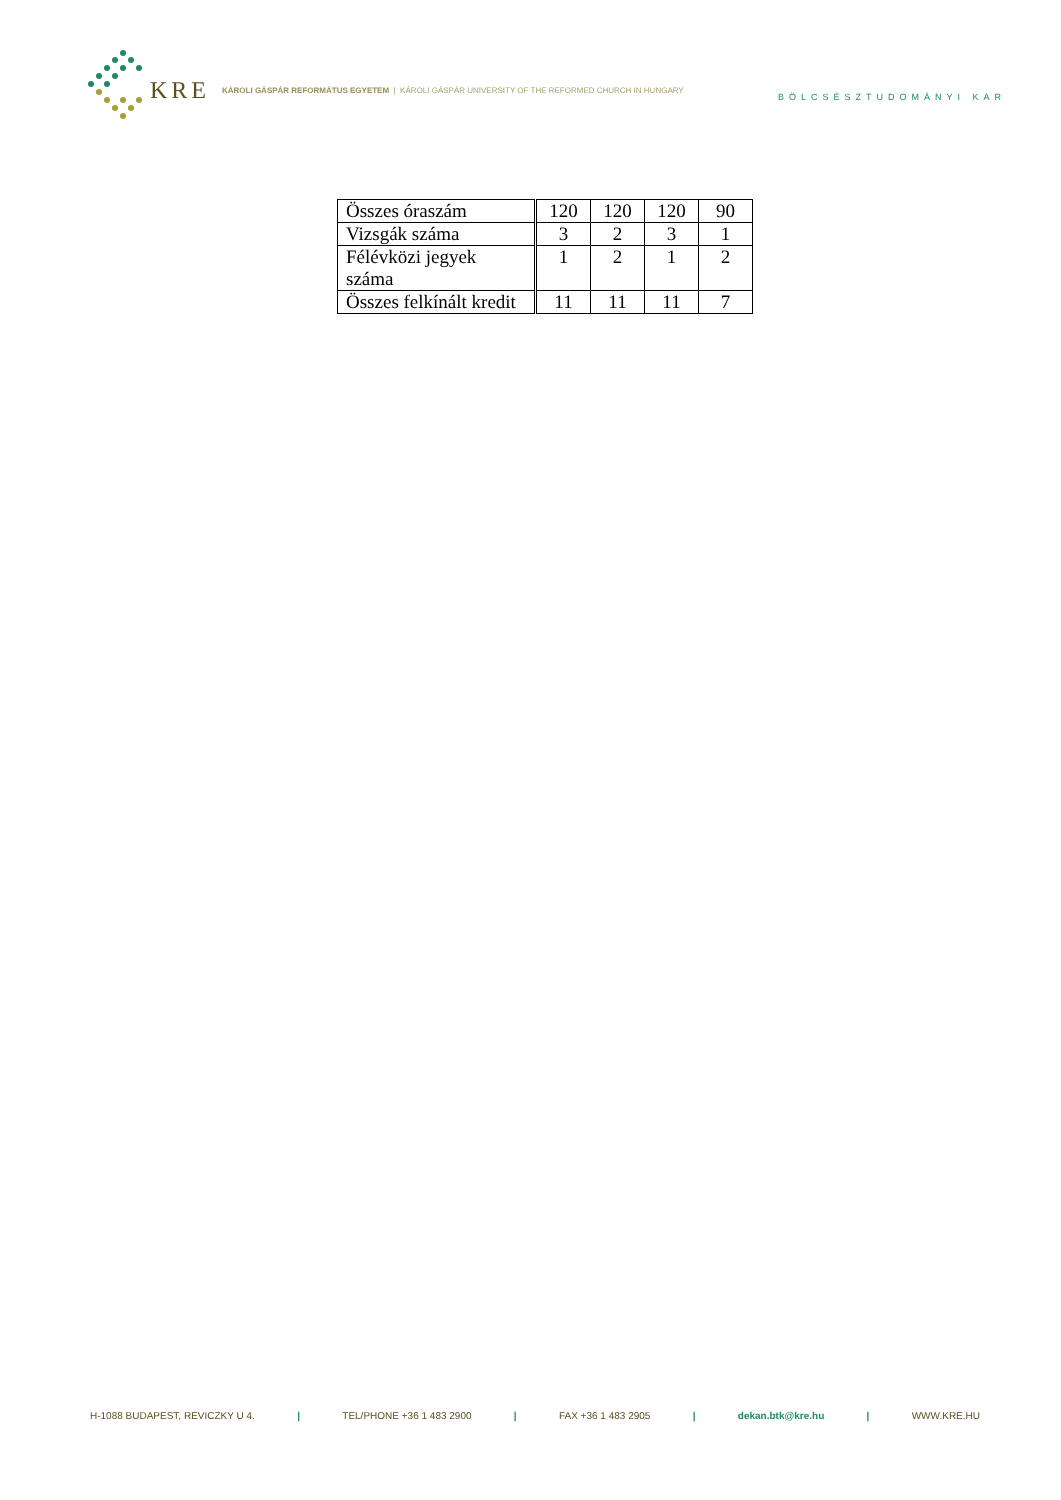KRE KÁROLI GÁSPÁR REFORMÁTUS EGYETEM | KÁROLI GÁSPÁR UNIVERSITY OF THE REFORMED CHURCH IN HUNGARY
BÖLCSÉSZTUDOMÁNYI KAR
| Összes óraszám | 120 | 120 | 120 | 90 |
| Vizsgák száma | 3 | 2 | 3 | 1 |
| Félévközi jegyek száma | 1 | 2 | 1 | 2 |
| Összes felkínált kredit | 11 | 11 | 11 | 7 |
H-1088 BUDAPEST, REVICZKY U 4. | TEL/PHONE +36 1 483 2900 | FAX +36 1 483 2905 | dekan.btk@kre.hu | WWW.KRE.HU